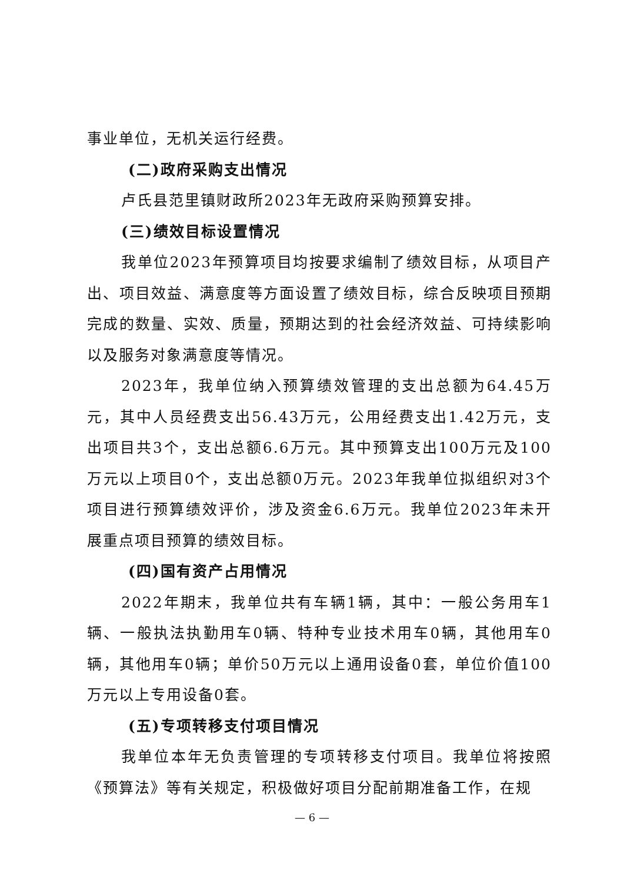事业单位，无机关运行经费。
(二)政府采购支出情况
卢氏县范里镇财政所2023年无政府采购预算安排。
(三)绩效目标设置情况
我单位2023年预算项目均按要求编制了绩效目标，从项目产出、项目效益、满意度等方面设置了绩效目标，综合反映项目预期完成的数量、实效、质量，预期达到的社会经济效益、可持续影响以及服务对象满意度等情况。
2023年，我单位纳入预算绩效管理的支出总额为64.45万元，其中人员经费支出56.43万元，公用经费支出1.42万元，支出项目共3个，支出总额6.6万元。其中预算支出100万元及100万元以上项目0个，支出总额0万元。2023年我单位拟组织对3个项目进行预算绩效评价，涉及资金6.6万元。我单位2023年未开展重点项目预算的绩效目标。
(四)国有资产占用情况
2022年期末，我单位共有车辆1辆，其中：一般公务用车1辆、一般执法执勤用车0辆、特种专业技术用车0辆，其他用车0辆，其他用车0辆；单价50万元以上通用设备0套，单位价值100万元以上专用设备0套。
(五)专项转移支付项目情况
我单位本年无负责管理的专项转移支付项目。我单位将按照《预算法》等有关规定，积极做好项目分配前期准备工作，在规
— 6 —